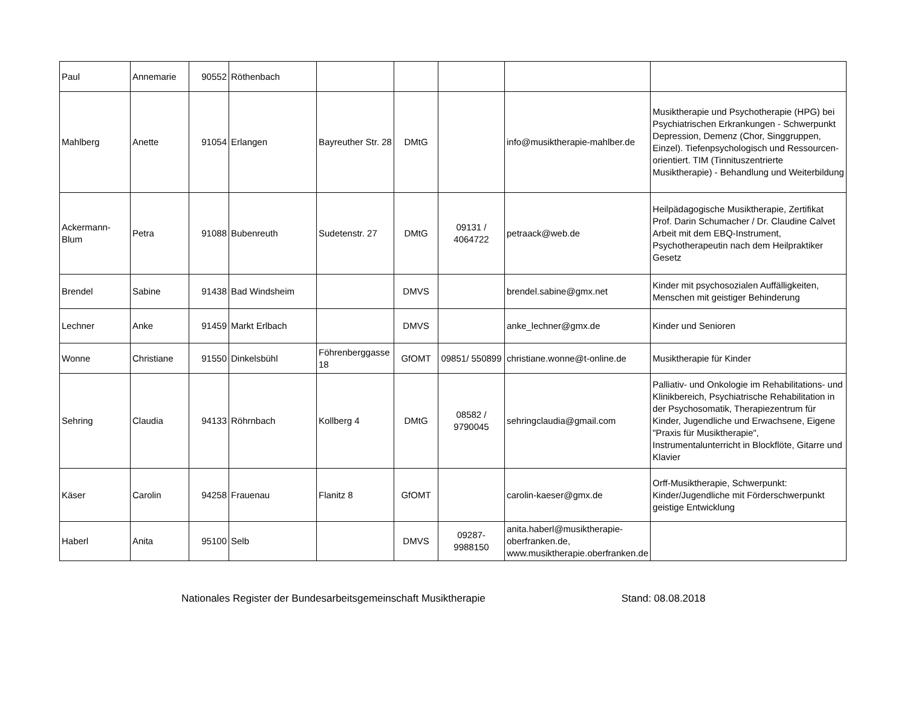| Paul | Annemarie | 90552 | Röthenbach | | | | | |
| Mahlberg | Anette | 91054 | Erlangen | Bayreuther Str. 28 | DMtG | | info@musiktherapie-mahlber.de | Musiktherapie und Psychotherapie (HPG) bei Psychiatrischen Erkrankungen - Schwerpunkt Depression, Demenz (Chor, Singgruppen, Einzel). Tiefenpsychologisch und Ressourcen-orientiert. TIM (Tinnituszentrierte Musiktherapie) - Behandlung und Weiterbildung |
| Ackermann-Blum | Petra | 91088 | Bubenreuth | Sudetenstr. 27 | DMtG | 09131 / 4064722 | petraack@web.de | Heilpädagogische Musiktherapie, Zertifikat Prof. Darin Schumacher / Dr. Claudine Calvet Arbeit mit dem EBQ-Instrument, Psychotherapeutin nach dem Heilpraktiker Gesetz |
| Brendel | Sabine | 91438 | Bad Windsheim | | DMVS | | brendel.sabine@gmx.net | Kinder mit psychosozialen Auffälligkeiten, Menschen mit geistiger Behinderung |
| Lechner | Anke | 91459 | Markt Erlbach | | DMVS | | anke_lechner@gmx.de | Kinder und Senioren |
| Wonne | Christiane | 91550 | Dinkelsbühl | Föhrenberggasse 18 | GfOMT | 09851/ 550899 | christiane.wonne@t-online.de | Musiktherapie für Kinder |
| Sehring | Claudia | 94133 | Röhrnbach | Kollberg 4 | DMtG | 08582 / 9790045 | sehringclaudia@gmail.com | Palliativ- und Onkologie im Rehabilitations- und Klinikbereich, Psychiatrische Rehabilitation in der Psychosomatik, Therapiezentrum für Kinder, Jugendliche und Erwachsene, Eigene "Praxis für Musiktherapie", Instrumentalunterricht in Blockflöte, Gitarre und Klavier |
| Käser | Carolin | 94258 | Frauenau | Flanitz 8 | GfOMT | | carolin-kaeser@gmx.de | Orff-Musiktherapie, Schwerpunkt: Kinder/Jugendliche mit Förderschwerpunkt geistige Entwicklung |
| Haberl | Anita | 95100 | Selb | | DMVS | 09287-9988150 | anita.haberl@musiktherapie-oberfranken.de, www.musiktherapie.oberfranken.de | |
Nationales Register der Bundesarbeitsgemeinschaft Musiktherapie Stand: 08.08.2018